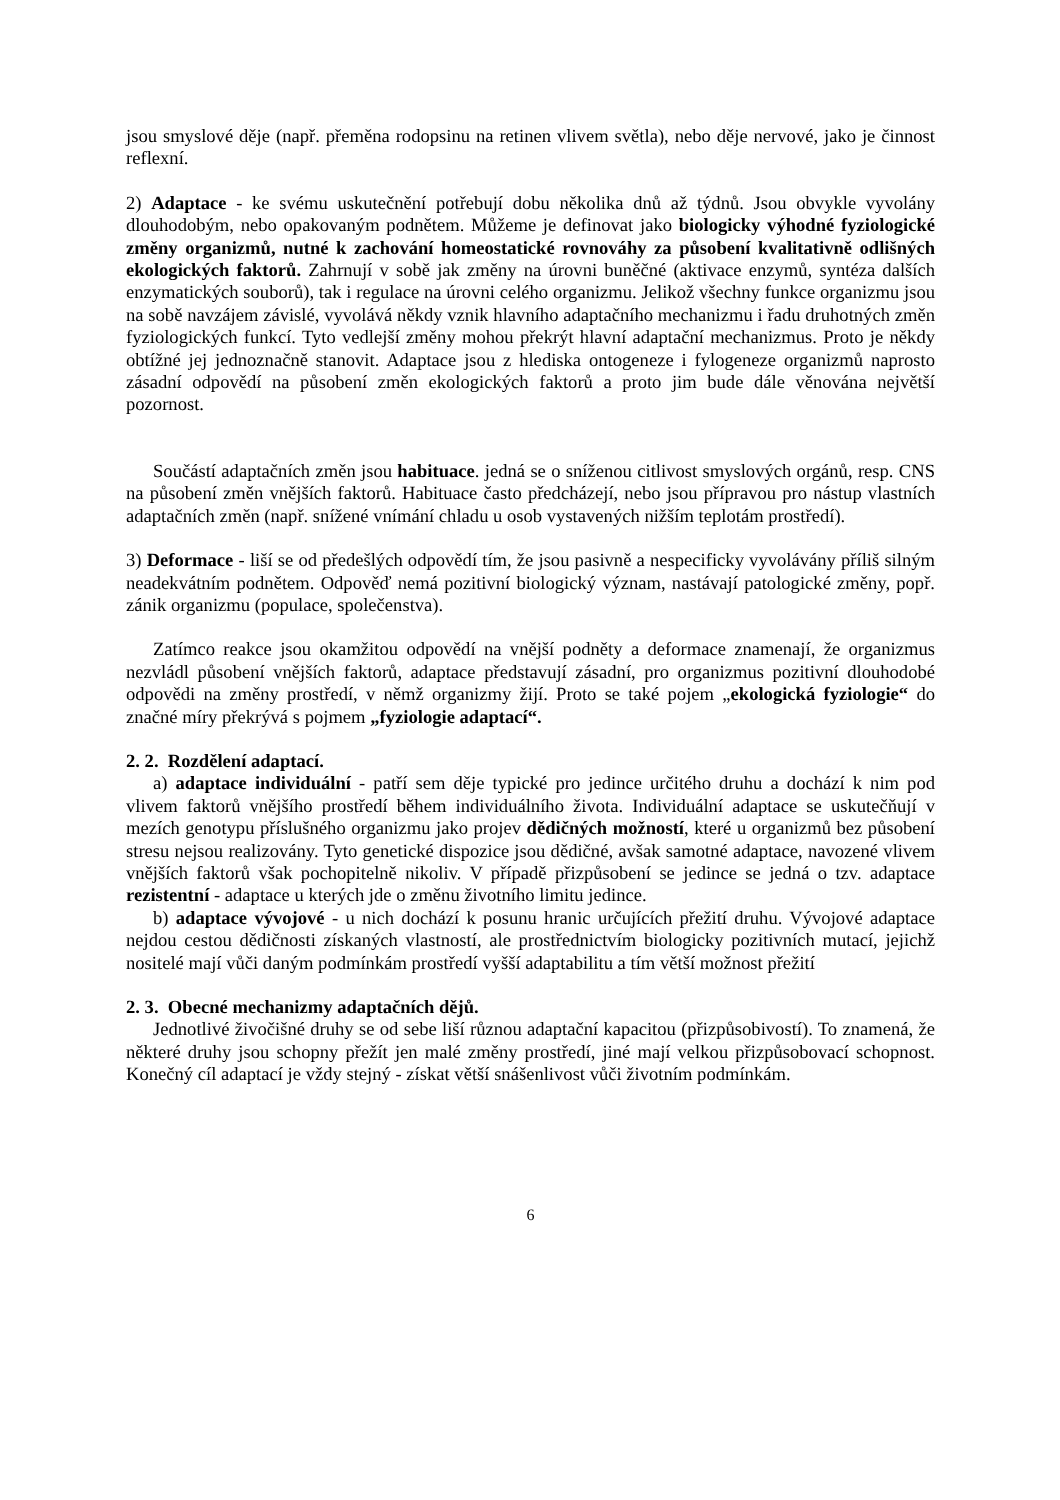jsou smyslové děje (např. přeměna rodopsinu na retinen vlivem světla), nebo děje nervové, jako je činnost reflexní.
2) Adaptace - ke svému uskutečnění potřebují dobu několika dnů až týdnů. Jsou obvykle vyvolány dlouhodobým, nebo opakovaným podnětem. Můžeme je definovat jako biologicky výhodné fyziologické změny organizmů, nutné k zachování homeostatické rovnováhy za působení kvalitativně odlišných ekologických faktorů. Zahrnují v sobě jak změny na úrovni buněčné (aktivace enzymů, syntéza dalších enzymatických souborů), tak i regulace na úrovni celého organizmu. Jelikož všechny funkce organizmu jsou na sobě navzájem závislé, vyvolává někdy vznik hlavního adaptačního mechanizmu i řadu druhotných změn fyziologických funkcí. Tyto vedlejší změny mohou překrýt hlavní adaptační mechanizmus. Proto je někdy obtížné jej jednoznačně stanovit. Adaptace jsou z hlediska ontogeneze i fylogeneze organizmů naprosto zásadní odpovědí na působení změn ekologických faktorů a proto jim bude dále věnována největší pozornost.
Součástí adaptačních změn jsou habituace. jedná se o sníženou citlivost smyslových orgánů, resp. CNS na působení změn vnějších faktorů. Habituace často předcházejí, nebo jsou přípravou pro nástup vlastních adaptačních změn (např. snížené vnímání chladu u osob vystavených nižším teplotám prostředí).
3) Deformace - liší se od předešlých odpovědí tím, že jsou pasivně a nespecificky vyvolávány příliš silným neadekvátním podnětem. Odpověď nemá pozitivní biologický význam, nastávají patologické změny, popř. zánik organizmu (populace, společenstva).
Zatímco reakce jsou okamžitou odpovědí na vnější podněty a deformace znamenají, že organizmus nezvládl působení vnějších faktorů, adaptace představují zásadní, pro organizmus pozitivní dlouhodobé odpovědi na změny prostředí, v němž organizmy žijí. Proto se také pojem „ekologická fyziologie“ do značné míry překrývá s pojmem „fyziologie adaptací“.
2. 2. Rozdělení adaptací.
a) adaptace individuální - patří sem děje typické pro jedince určitého druhu a dochází k nim pod vlivem faktorů vnějšího prostředí během individuálního života. Individuální adaptace se uskutečňují v mezích genotypu příslušného organizmu jako projev dědičných možností, které u organizmů bez působení stresu nejsou realizovány. Tyto genetické dispozice jsou dědičné, avšak samotné adaptace, navozené vlivem vnějších faktorů však pochopitelně nikoliv. V případě přizpůsobení se jedince se jedná o tzv. adaptace rezistentní - adaptace u kterých jde o změnu životního limitu jedince.
b) adaptace vývojové - u nich dochází k posunu hranic určujících přežití druhu. Vývojové adaptace nejdou cestou dědičnosti získaných vlastností, ale prostřednictvím biologicky pozitivních mutací, jejichž nositelé mají vůči daným podmínkám prostředí vyšší adaptabilitu a tím větší možnost přežití
2. 3. Obecné mechanizmy adaptačních dějů.
Jednotlivé živočišné druhy se od sebe liší různou adaptační kapacitou (přizpůsobivostí). To znamená, že některé druhy jsou schopny přežít jen malé změny prostředí, jiné mají velkou přizpůsobovací schopnost. Konečný cíl adaptací je vždy stejný - získat větší snášenlivost vůči životním podmínkám.
6